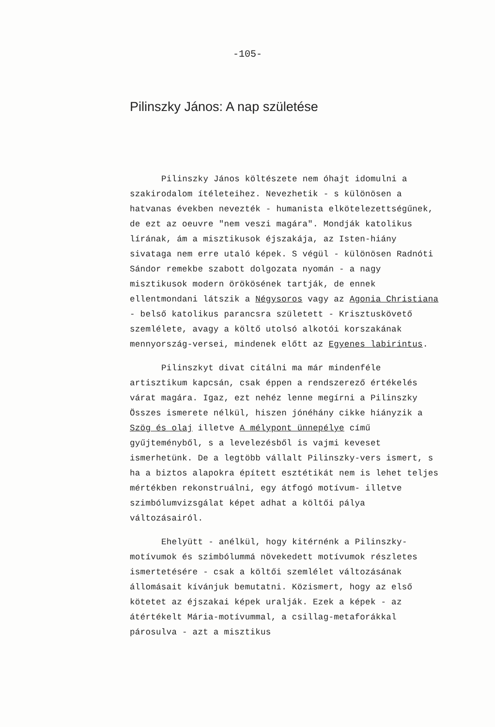-105-
Pilinszky János: A nap születése
Pilinszky János költészete nem óhajt idomulni a szakirodalom ítéleteihez. Nevezhetik - s különösen a hatvanas években nevezték - humanista elkötelezettségűnek, de ezt az oeuvre "nem veszi magára". Mondják katolikus lírának, ám a misztikusok éjszakája, az Isten-hiány sivataga nem erre utaló képek. S végül - különösen Radnóti Sándor remekbe szabott dolgozata nyomán - a nagy misztikusok modern örökösének tartják, de ennek ellentmondani látszik a Négysoros vagy az Agonia Christiana - belső katolikus parancsra született - Krisztuskövető szemlélete, avagy a költő utolsó alkotói korszakának mennyország-versei, mindenek előtt az Egyenes labirintus.
Pilinszkyt divat citálni ma már mindenféle artisztikum kapcsán, csak éppen a rendszerező értékelés várat magára. Igaz, ezt nehéz lenne megírni a Pilinszky Összes ismerete nélkül, hiszen jónéhány cikke hiányzik a Szög és olaj illetve A mélypont ünnepélye című gyűjteményből, s a levelezésből is vajmi keveset ismerhetünk. De a legtöbb vállalt Pilinszky-vers ismert, s ha a biztos alapokra épített esztétikát nem is lehet teljes mértékben rekonstruálni, egy átfogó motívum- illetve szimbólumvizsgálat képet adhat a költői pálya változásairól.
Ehelyütt - anélkül, hogy kitérnénk a Pilinszky-motívumok és szimbólummá növekedett motívumok részletes ismertetésére - csak a költői szemlélet változásának állomásait kívánjuk bemutatni. Közismert, hogy az első kötetet az éjszakai képek uralják. Ezek a képek - az átértékelt Mária-motívummal, a csillag-metaforákkal párosulva - azt a misztikus